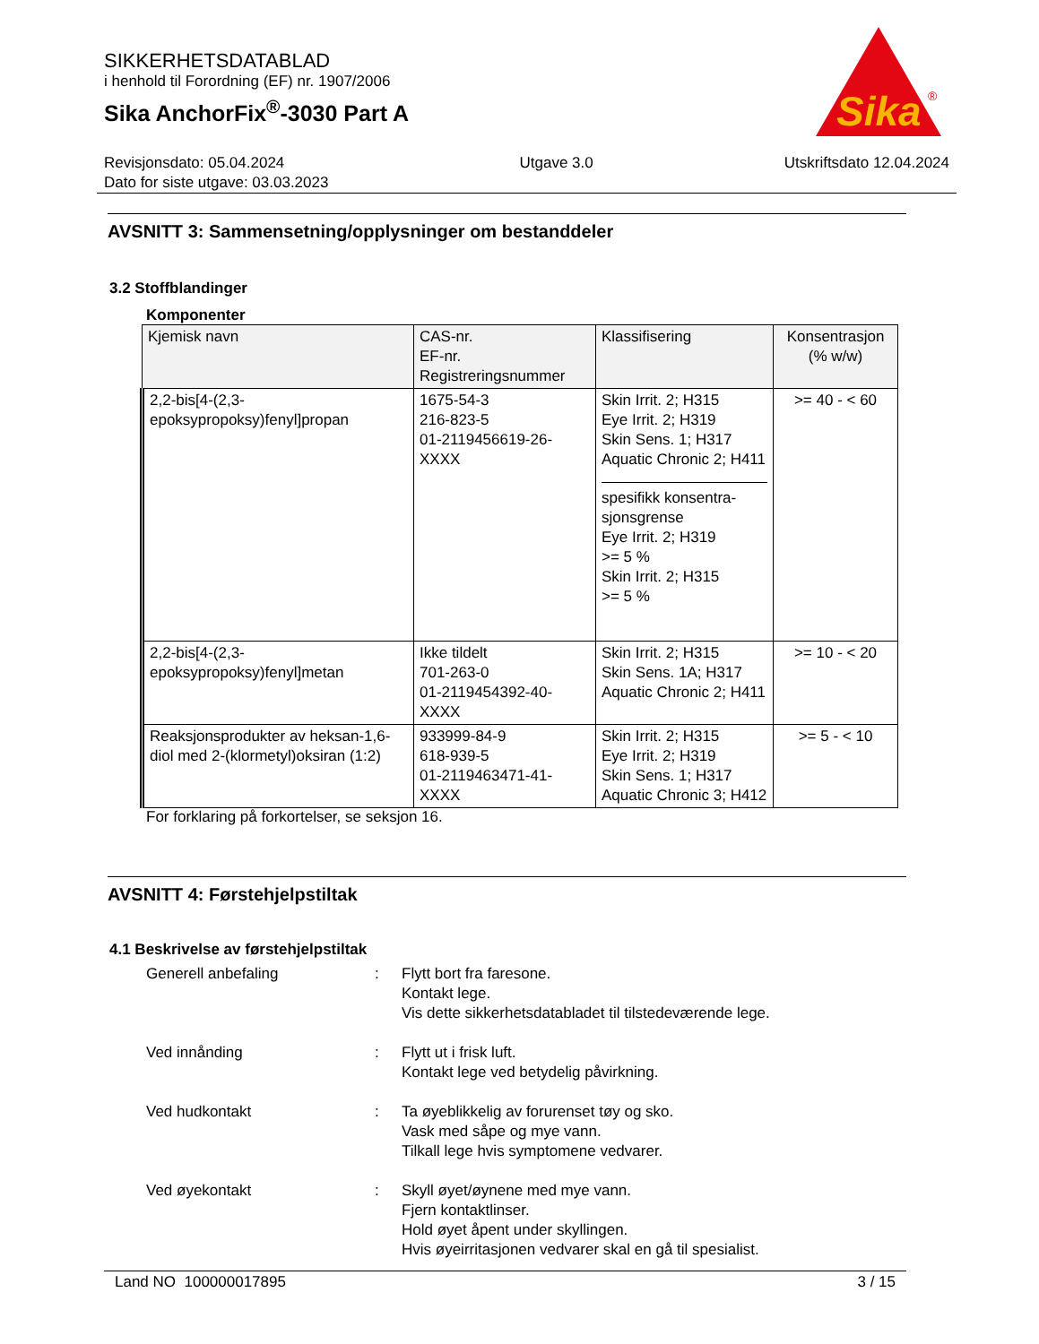SIKKERHETSDATABLAD
i henhold til Forordning (EF) nr. 1907/2006
Sika AnchorFix<sup>®</sup>-3030 Part A
Sika
®
Revisjonsdato: 05.04.2024
Dato for siste utgave: 03.03.2023
Utgave 3.0 Utskriftsdato 12.04.2024
AVSNITT 3: Sammensetning/opplysninger om bestanddeler
3.2 Stoffblandinger
Komponenter
| Kjemisk navn | CAS-nr. EF-nr. Registreringsnummer | Klassifisering | Konsentrasjon (% w/w) |
| --- | --- | --- | --- |
| 2,2-bis[4-(2,3-epoksypropoksy)fenyl]propan | 1675-54-3 216-823-5 01-2119456619-26-XXXX | Skin Irrit. 2; H315 Eye Irrit. 2; H319 Skin Sens. 1; H317 Aquatic Chronic 2; H411 spesifikk konsentra-sjonsgrense Eye Irrit. 2; H319 >= 5 % Skin Irrit. 2; H315 >= 5 % | >= 40 - < 60 |
| 2,2-bis[4-(2,3-epoksypropoksy)fenyl]metan | Ikke tildelt 701-263-0 01-2119454392-40-XXXX | Skin Irrit. 2; H315 Skin Sens. 1A; H317 Aquatic Chronic 2; H411 | >= 10 - < 20 |
| Reaksjonsprodukter av heksan-1,6-diol med 2-(klormetyl)oksiran (1:2) | 933999-84-9 618-939-5 01-2119463471-41-XXXX | Skin Irrit. 2; H315 Eye Irrit. 2; H319 Skin Sens. 1; H317 Aquatic Chronic 3; H412 | >= 5 - < 10 |
For forklaring på forkortelser, se seksjon 16.
AVSNITT 4: Førstehjelpstiltak
4.1 Beskrivelse av førstehjelpstiltak
Generell anbefaling : Flytt bort fra faresone.
Kontakt lege.
Vis dette sikkerhetsdatabladet til tilstedeværende lege.
Ved innånding : Flytt ut i frisk luft.
Kontakt lege ved betydelig påvirkning.
Ved hudkontakt : Ta øyeblikkelig av forurenset tøy og sko.
Vask med såpe og mye vann.
Tilkall lege hvis symptomene vedvarer.
Ved øyekontakt : Skyll øyet/øynene med mye vann.
Fjern kontaktlinser.
Hold øyet åpent under skyllingen.
Hvis øyeirritasjonen vedvarer skal en gå til spesialist.
Land NO 100000017895 3 / 15